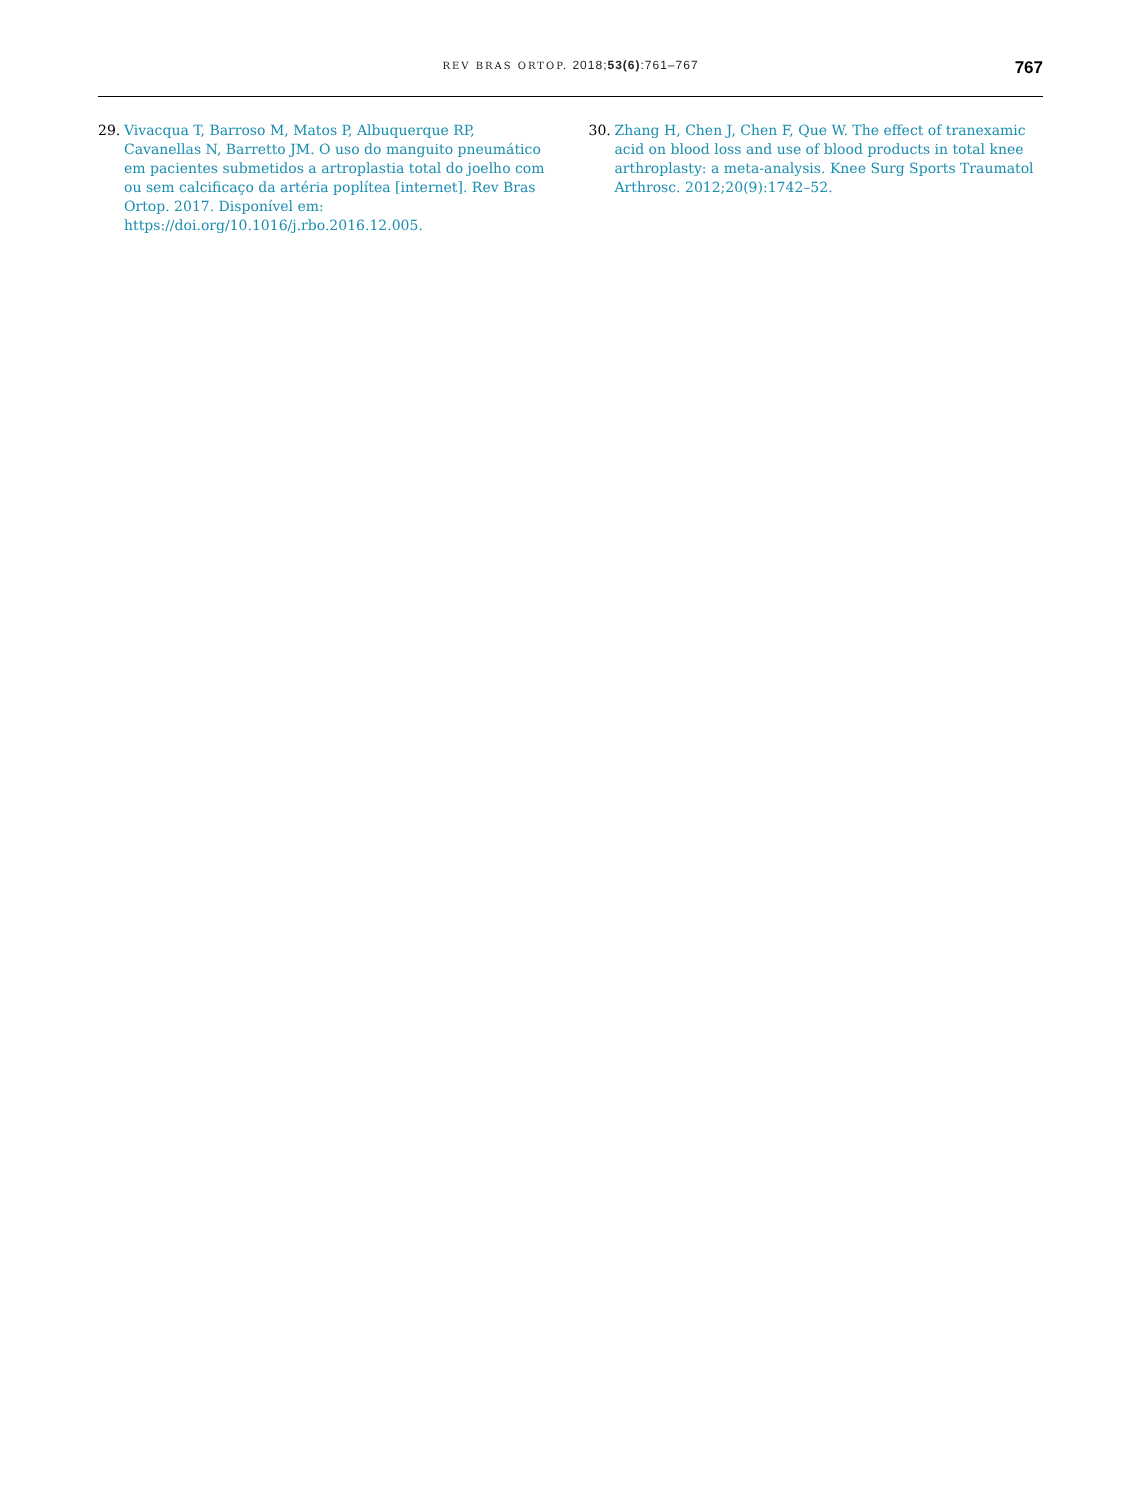REV BRAS ORTOP. 2018;53(6):761–767
767
29. Vivacqua T, Barroso M, Matos P, Albuquerque RP, Cavanellas N, Barretto JM. O uso do manguito pneumático em pacientes submetidos a artroplastia total do joelho com ou sem calcificaço da artéria poplítea [internet]. Rev Bras Ortop. 2017. Disponível em: https://doi.org/10.1016/j.rbo.2016.12.005.
30. Zhang H, Chen J, Chen F, Que W. The effect of tranexamic acid on blood loss and use of blood products in total knee arthroplasty: a meta-analysis. Knee Surg Sports Traumatol Arthrosc. 2012;20(9):1742–52.